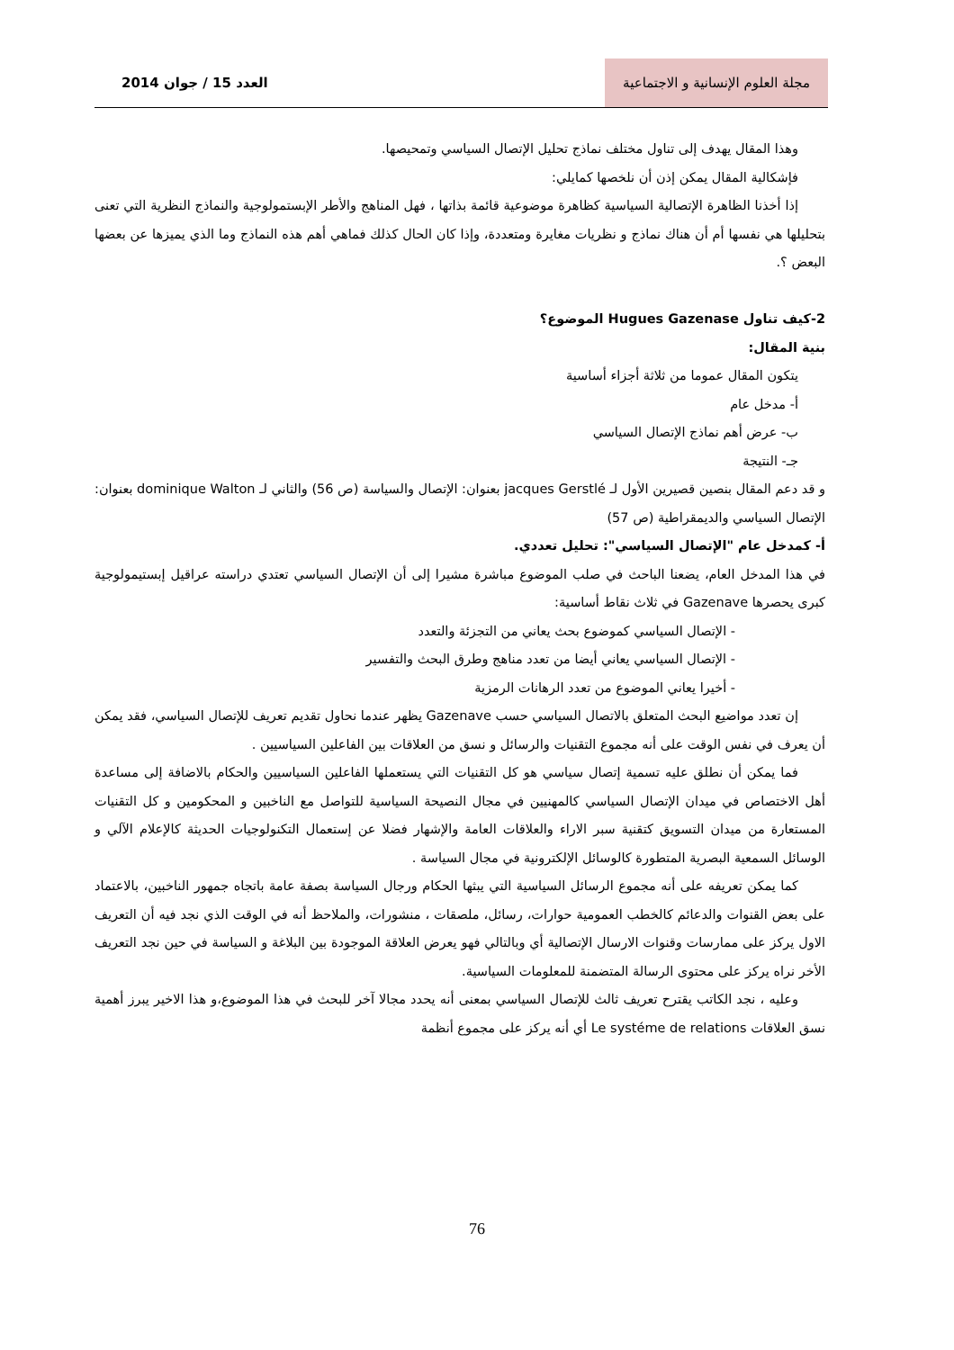مجلة العلوم الإنسانية و الاجتماعية
العدد 15 / جوان 2014
وهذا المقال يهدف إلى تناول مختلف نماذج تحليل الإتصال السياسي وتمحيصها.
فإشكالية المقال يمكن إذن أن نلخصها كمايلي:
إذا أخذنا الظاهرة الإتصالية السياسية كظاهرة موضوعية قائمة بذاتها ، فهل المناهج والأطر الإبستمولوجية والنماذج النظرية التي تعنى بتحليلها هي نفسها أم أن هناك نماذج و نظريات مغايرة ومتعددة، وإذا كان الحال كذلك فماهي أهم هذه النماذج وما الذي يميزها عن بعضها البعض ؟.
2-كيف تناول Hugues Gazenase الموضوع؟
بنية المقال:
يتكون المقال عموما من ثلاثة أجزاء أساسية
أ- مدخل عام
ب- عرض أهم نماذج الإتصال السياسي
جـ- النتيجة
و قد دعم المقال بنصين قصيرين الأول لـ jacques Gerstlé بعنوان: الإتصال والسياسة (ص 56) والثاني لـ dominique Walton بعنوان: الإتصال السياسي والديمقراطية (ص 57)
أ- كمدخل عام "الإتصال السياسي": تحليل تعددي.
في هذا المدخل العام، يضعنا الباحث في صلب الموضوع مباشرة مشيرا إلى أن الإتصال السياسي تعتدي دراسته عراقيل إبستيمولوجية كبرى يحصرها Gazenave في ثلاث نقاط أساسية:
- الإتصال السياسي كموضوع بحث يعاني من التجزئة والتعدد
- الإتصال السياسي يعاني أيضا من تعدد مناهج وطرق البحث والتفسير
- أخيرا يعاني الموضوع من تعدد الرهانات الرمزية
إن تعدد مواضيع البحث المتعلق بالاتصال السياسي حسب Gazenave يظهر عندما نحاول تقديم تعريف للإتصال السياسي، فقد يمكن أن يعرف في نفس الوقت على أنه مجموع التقنيات والرسائل و نسق من العلاقات بين الفاعلين السياسيين .
فما يمكن أن نطلق عليه تسمية إتصال سياسي هو كل التقنيات التي يستعملها الفاعلين السياسيين والحكام بالاضافة إلى مساعدة أهل الاختصاص في ميدان الإتصال السياسي كالمهنيين في مجال النصيحة السياسية للتواصل مع الناخبين و المحكومين و كل التقنيات المستعارة من ميدان التسويق كتقنية سبر الاراء والعلاقات العامة والإشهار فضلا عن إستعمال التكنولوجيات الحديثة كالإعلام الآلي و الوسائل السمعية البصرية المتطورة كالوسائل الإلكترونية في مجال السياسة .
كما يمكن تعريفه على أنه مجموع الرسائل السياسية التي يبثها الحكام ورجال السياسة بصفة عامة باتجاه جمهور الناخبين، بالاعتماد على بعض القنوات والدعائم كالخطب العمومية حوارات، رسائل، ملصقات ، منشورات، والملاحظ أنه في الوقت الذي نجد فيه أن التعريف الاول يركز على ممارسات وقنوات الارسال الإتصالية أي وبالتالي فهو يعرض العلاقة الموجودة بين البلاغة و السياسة في حين نجد التعريف الأخر نراه يركز على محتوى الرسالة المتضمنة للمعلومات السياسية.
وعليه ، نجد الكاتب يقترح تعريف ثالث للإتصال السياسي بمعنى أنه يحدد مجالا آخر للبحث في هذا الموضوع،و هذا الاخير يبرز أهمية نسق العلاقات Le systéme de relations أي أنه يركز على مجموع أنظمة
76